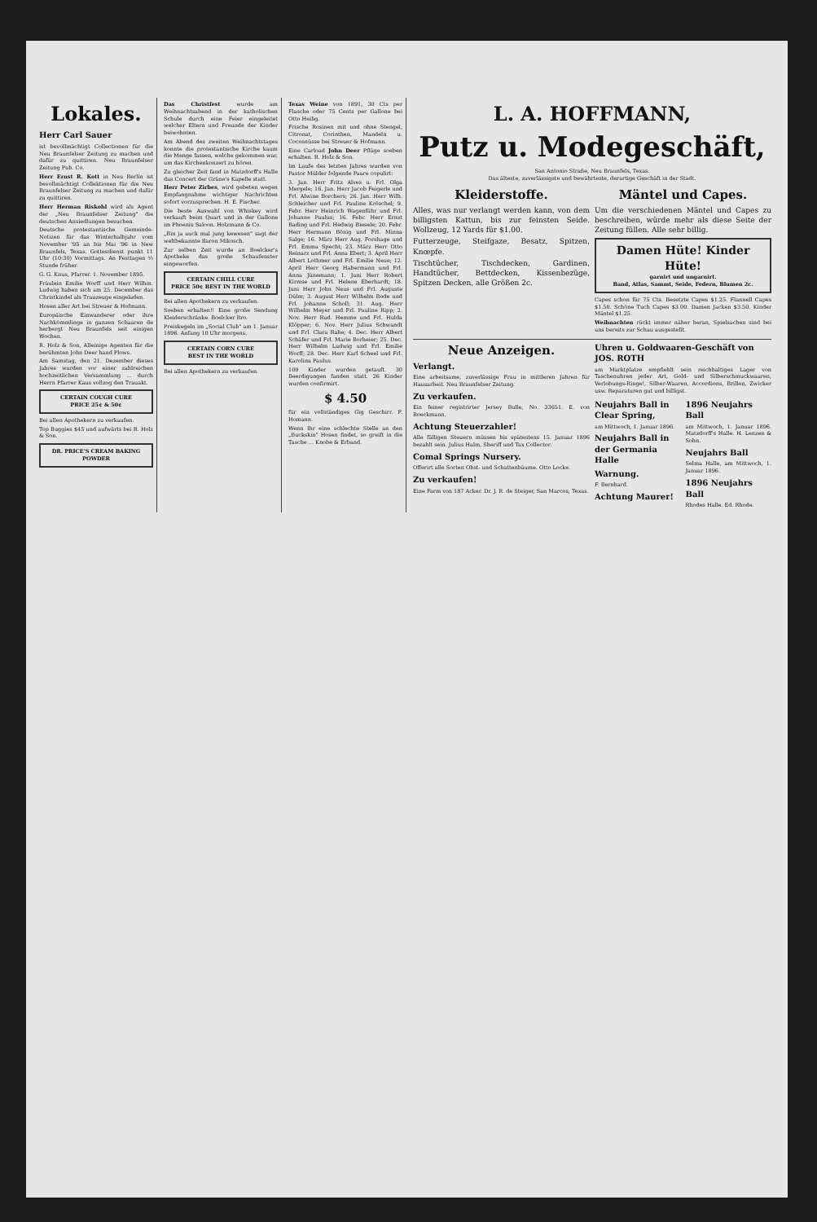Lokales.
Herr Carl Sauer
ist bevollmächtigt Collectionen für die Neu Braunfelser Zeitung zu machen und dafür zu quittiren. Neu Braunfelser Zeitung Pub. Co.
Herr Ernst R. Kott in Neu Berlin ist bevollmächtigt Collektionen für die Neu Braunfelser Zeitung zu machen und dafür zu quittiren.
Herr Herman Riskohl wird als Agent der „Neu Braunfelser Zeitung" die deutschen Ansiedlungen besuchen.
Deutsche protestantische Gemeinde-Notizen für das Winterhalbjahr vom November '95 an bis Mai '96 in New Braunfels, Texas. Gottesdienst punkt 11 Uhr (10:30) Vormittags. An Festtagen ½ Stunde früher.
G. G. Knus, Pfarrer. 1. November 1895.
Fräulein Emilie Worff und Herr Wilhm. Ludwig haben sich am 25. December das Christkindel als Trauzeuge eingeladen.
Hosen aller Art bei Streuer & Hofmann.
Europäische Einwanderer oder ihre Nachkömmlinge in ganzen Schaaren de herbergt Neu Braunfels seit einigen Wochen.
R. Holz & Son, Alleinige Agenten für die berühmten John Deer hand Plows.
Am Samstag, den 21. Dezember dieses Jahres wurden vor einer zahlreichen hochzeitlichen Versammlung ... durch Herrn Pfarrer Kaus vollzog den Trauakt.
CERTAIN COUGH CURE
PRICE 25¢ & 50¢
Bei allen Apothekern zu verkaufen.
Top Buggies $45 und aufwärts bei R. Holz & Son.
DR. PRICE'S CREAM BAKING POWDER
Das Christfest wurde am Weihnachtsabend in der katholischen Schule durch eine Feier eingeleitet welcher Eltern und Freunde der Kinder beiwohnten.
Am Abend des zweiten Weihnachtstages konnte die protestantische Kirche kaum die Menge fassen, welche gekommen war, um das Kirchenkonzert zu hören.
Zu gleicher Zeit fand in Matzdorff's Halle das Concert der Grüne's Kapelle statt.
Herr Peter Zirbes, wird gebeten wegen Empfangnahme wichtiger Nachrichten sofort vorzusprechen. H. E. Fischer.
Die beste Auswahl von Whiskey wird verkauft beim Quart und in der Gallone im Phoenix Saloon. Holzmann & Co.
„Bin ja auck mal jung kewesen" sagt der weltbekannte Baron Mikosch.
Zur selben Zeit wurde an Boelcker's Apotheke das große Schaufenster eingeworfen.
CERTAIN CHILL CURE
PRICE 50¢ BEST IN THE WORLD
Bei allen Apothekern zu verkaufen.
Soeben erhalten!! Eine große Sendung Kleiderschränke. Boelcker Bro.
Preiskegeln im „Social Club" am 1. Januar 1896. Anfang 10 Uhr morgens.
CERTAIN CORN CURE
BEST IN THE WORLD
Bei allen Apothekern zu verkaufen.
Texas Weine von 1891, 30 Cts per Flasche oder 75 Cents per Gallone bei Otto Heilig.
Frische Rosinen mit und ohne Stengel, Citronat, Corinthen, Mandeln u. Cocosnüsse bei Streuer & Hofmann.
Eine Carload John Deer Pflüge soeben erhalten. R. Holz & Son.
Im Laufe des letzten Jahres wurden von Pastor Mülder folgende Paare copulirt:
3. Jan. Herr Fritz Alves u. Frl. Olga Mergele; 16. Jan. Herr Jacob Feigerle und Frl. Alwine Borchers; 26. Jan. Herr Wilh. Schleicher und Frl. Pauline Kröschel; 9. Febr. Herr Heinrich Wagenführ und Frl. Johanne Paulus; 16. Febr. Herr Ernst Bading und Frl. Hedwig Biesele; 20. Febr. Herr Hermann Bönig und Frl. Minna Salge; 16. März Herr Aug. Forshage und Frl. Emma Specht; 23. März Herr Otto Reinarz und Frl. Anna Ebert; 3. April Herr Albert Lothmer und Frl. Emilie Neue; 12. April Herr Georg Habermann und Frl. Anna Jünemann; 1. Juni Herr Robert Kirmse und Frl. Helene Eberhardt; 18. Juni Herr John Neus und Frl. Auguste Dülm; 3. August Herr Wilhelm Bode und Frl. Johanne Scholl; 31. Aug. Herr Wilhelm Meyer und Frl. Pauline Ripp; 2. Nov. Herr Rud. Hemme und Frl. Hulda Klöpper; 6. Nov. Herr Julius Schwandt und Frl. Clara Rahe; 4. Dec. Herr Albert Schäfer und Frl. Marie Borheier; 25. Dec. Herr Wilhelm Ludwig und Frl. Emilie Worff; 28. Dec. Herr Karl Scheel und Frl. Karolina Paulus.
109 Kinder wurden getauft. 30 Beerdigungen fanden statt. 26 Kinder wurden confirmirt.
$ 4.50
für ein vollständiges Gig Geschirr. F. Homann.
Wenn Ihr eine schlechte Stelle an den „Buckskin" Hosen findet, so greift in die Tasche ... Knobe & Erband.
L. A. HOFFMANN,
Putz u. Modegeschäft,
San Antonio Straße, Neu Braunfels, Texas.
Das älteste, zuverlässigste und bewährteste, derartige Geschäft in der Stadt.
Kleiderstoffe.
Alles, was nur verlangt werden kann, von dem billigsten Kattun, bis zur feinsten Seide. Wollzeug, 12 Yards für $1.00.
Futterzeuge, Steifgaze, Besatz, Spitzen, Knœpfe.
Tischtücher, Tischdecken, Gardinen, Handtücher, Bettdecken, Kissenbezüge, Spitzen Decken, alle Größen 2c.
Mäntel und Capes.
Um die verschiedenen Mäntel und Capes zu beschreiben, würde mehr als diese Seite der Zeitung füllen. Alle sehr billig.
Damen Hüte! Kinder Hüte!
garnirt und ungarnirt.
Band, Atlas, Sammt, Seide, Federn, Blumen 2c.
Capes schon für 75 Cts. Besetzte Capes $1.25. Flannell Capes $1.50. Schöne Tuch Capes $3.00. Damen Jacken $3.50. Kinder Mäntel $1.25.
Weihnachten rückt immer näher heran, Spielsachen sind bei uns bereits zur Schau ausgestellt.
Neue Anzeigen.
Verlangt.
Eine arbeitsame, zuverlässige Frau in mittleren Jahren für Hausarbeit. Neu Braunfelser Zeitung.
Zu verkaufen.
Ein feiner registrirter Jersey Bulle, No. 33651. E. von Boeckmann.
Achtung Steuerzahler!
Alle fälligen Steuern müssen bis spätestens 15. Januar 1896 bezahlt sein. Julius Halm, Sheriff und Tax Collector.
Comal Springs Nursery.
Offerirt alle Sorten Obst- und Schattenbäume. Otto Locke.
Zu verkaufen!
Eine Farm von 187 Acker. Dr. J. R. de Steiger, San Marcos, Texas.
Uhren u. Goldwaaren-Geschäft von JOS. ROTH
am Marktplatze empfiehlt sein reichhaltiges Lager von Taschenuhren jeder Art, Gold- und Silberschmuckwaaren, Verlobungs-Ringe!, Silber-Waaren, Accordions, Brillen, Zwicker usw. Reparaturen gut und billigst.
Neujahrs Ball in Clear Spring,
am Mittwoch, 1. Januar 1896.
Neujahrs Ball in der Germania Halle
Warnung.
F. Bernhard.
Achtung Maurer!
1896 Neujahrs Ball
am Mittwoch, 1. Januar 1896. Matzdorff's Halle. H. Lenzen & Sohn.
Neujahrs Ball
Selma Halle, am Mittwoch, 1. Januar 1896.
1896 Neujahrs Ball
Rhodes Halle. Ed. Rhode.